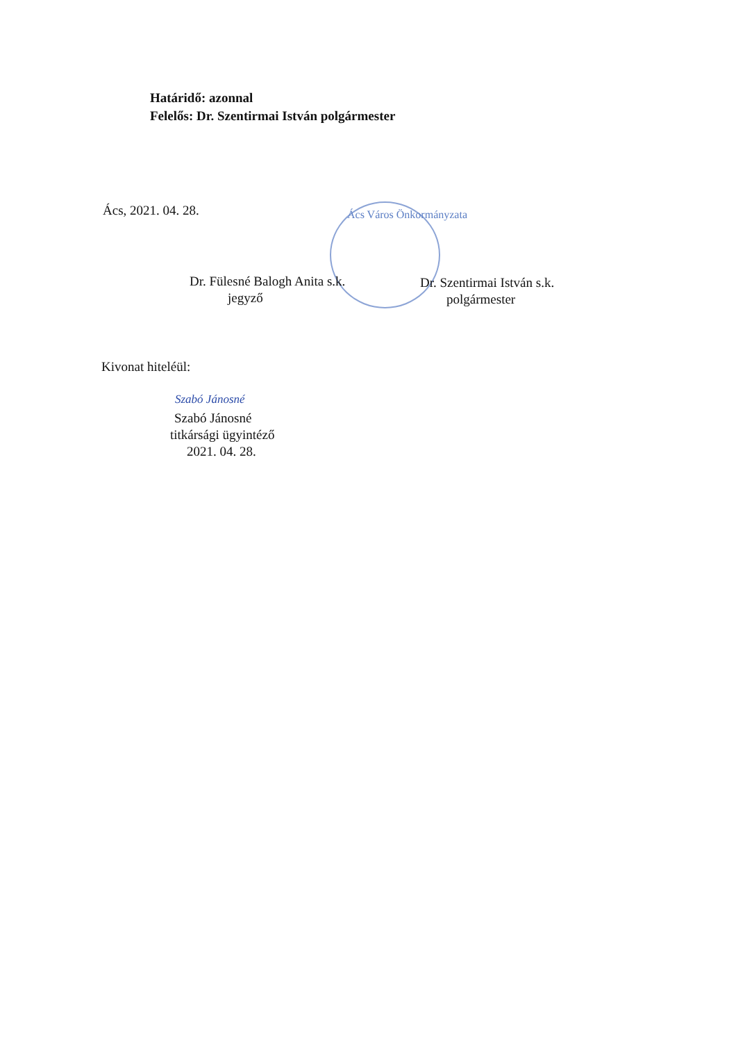Határidő: azonnal
Felelős: Dr. Szentirmai István polgármester
Ács, 2021. 04. 28. Ács Város Önkormányzata
Dr. Fülesné Balogh Anita s.k.
jegyző
Dr. Szentirmai István s.k.
polgármester
Kivonat hiteléül:
Szabó Jánosné
Szabó Jánosné
titkársági ügyintéző
2021. 04. 28.